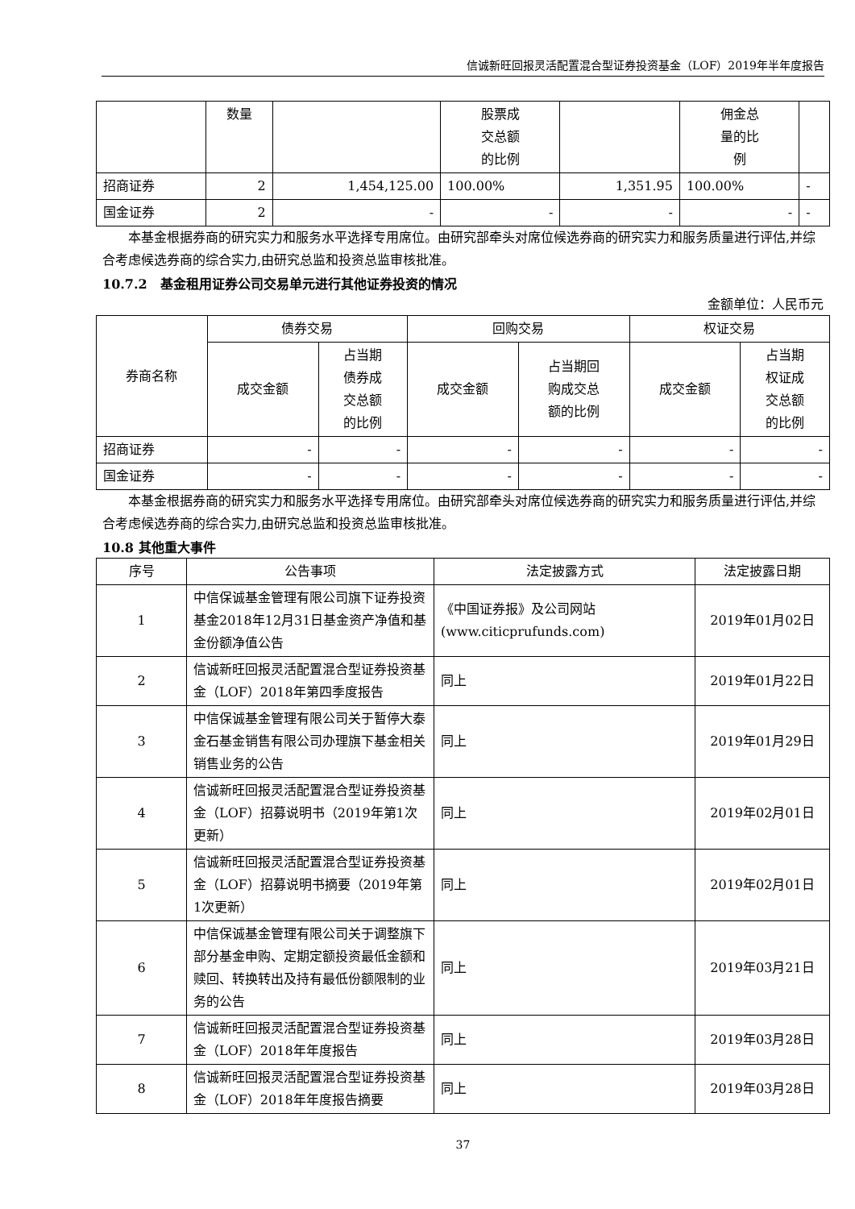信诚新旺回报灵活配置混合型证券投资基金（LOF）2019年半年度报告
| | 数量 | | 股票成 交总额 的比例 | | 佣金总 量的比 例 | |
| 招商证券 | 2 | 1,454,125.00 | 100.00% | 1,351.95 | 100.00% | - |
| 国金证券 | 2 | - | - | - | - | - |
本基金根据券商的研究实力和服务水平选择专用席位。由研究部牵头对席位候选券商的研究实力和服务质量进行评估,并综合考虑候选券商的综合实力,由研究总监和投资总监审核批准。
10.7.2　基金租用证券公司交易单元进行其他证券投资的情况
金额单位：人民币元
| 券商名称 | 债券交易 | | 回购交易 | | 权证交易 | |
| | 成交金额 | 占当期 债券成 交总额 的比例 | 成交金额 | 占当期回 购成交总 额的比例 | 成交金额 | 占当期 权证成 交总额 的比例 |
| 招商证券 | - | - | - | - | - | - |
| 国金证券 | - | - | - | - | - | - |
本基金根据券商的研究实力和服务水平选择专用席位。由研究部牵头对席位候选券商的研究实力和服务质量进行评估,并综合考虑候选券商的综合实力,由研究总监和投资总监审核批准。
10.8 其他重大事件
| 序号 | 公告事项 | 法定披露方式 | 法定披露日期 |
| --- | --- | --- | --- |
| 1 | 中信保诚基金管理有限公司旗下证券投资基金2018年12月31日基金资产净值和基金份额净值公告 | 《中国证券报》及公司网站(www.citicprufunds.com) | 2019年01月02日 |
| 2 | 信诚新旺回报灵活配置混合型证券投资基金（LOF）2018年第四季度报告 | 同上 | 2019年01月22日 |
| 3 | 中信保诚基金管理有限公司关于暂停大泰金石基金销售有限公司办理旗下基金相关销售业务的公告 | 同上 | 2019年01月29日 |
| 4 | 信诚新旺回报灵活配置混合型证券投资基金（LOF）招募说明书（2019年第1次更新） | 同上 | 2019年02月01日 |
| 5 | 信诚新旺回报灵活配置混合型证券投资基金（LOF）招募说明书摘要（2019年第1次更新） | 同上 | 2019年02月01日 |
| 6 | 中信保诚基金管理有限公司关于调整旗下部分基金申购、定期定额投资最低金额和赎回、转换转出及持有最低份额限制的业务的公告 | 同上 | 2019年03月21日 |
| 7 | 信诚新旺回报灵活配置混合型证券投资基金（LOF）2018年年度报告 | 同上 | 2019年03月28日 |
| 8 | 信诚新旺回报灵活配置混合型证券投资基金（LOF）2018年年度报告摘要 | 同上 | 2019年03月28日 |
37